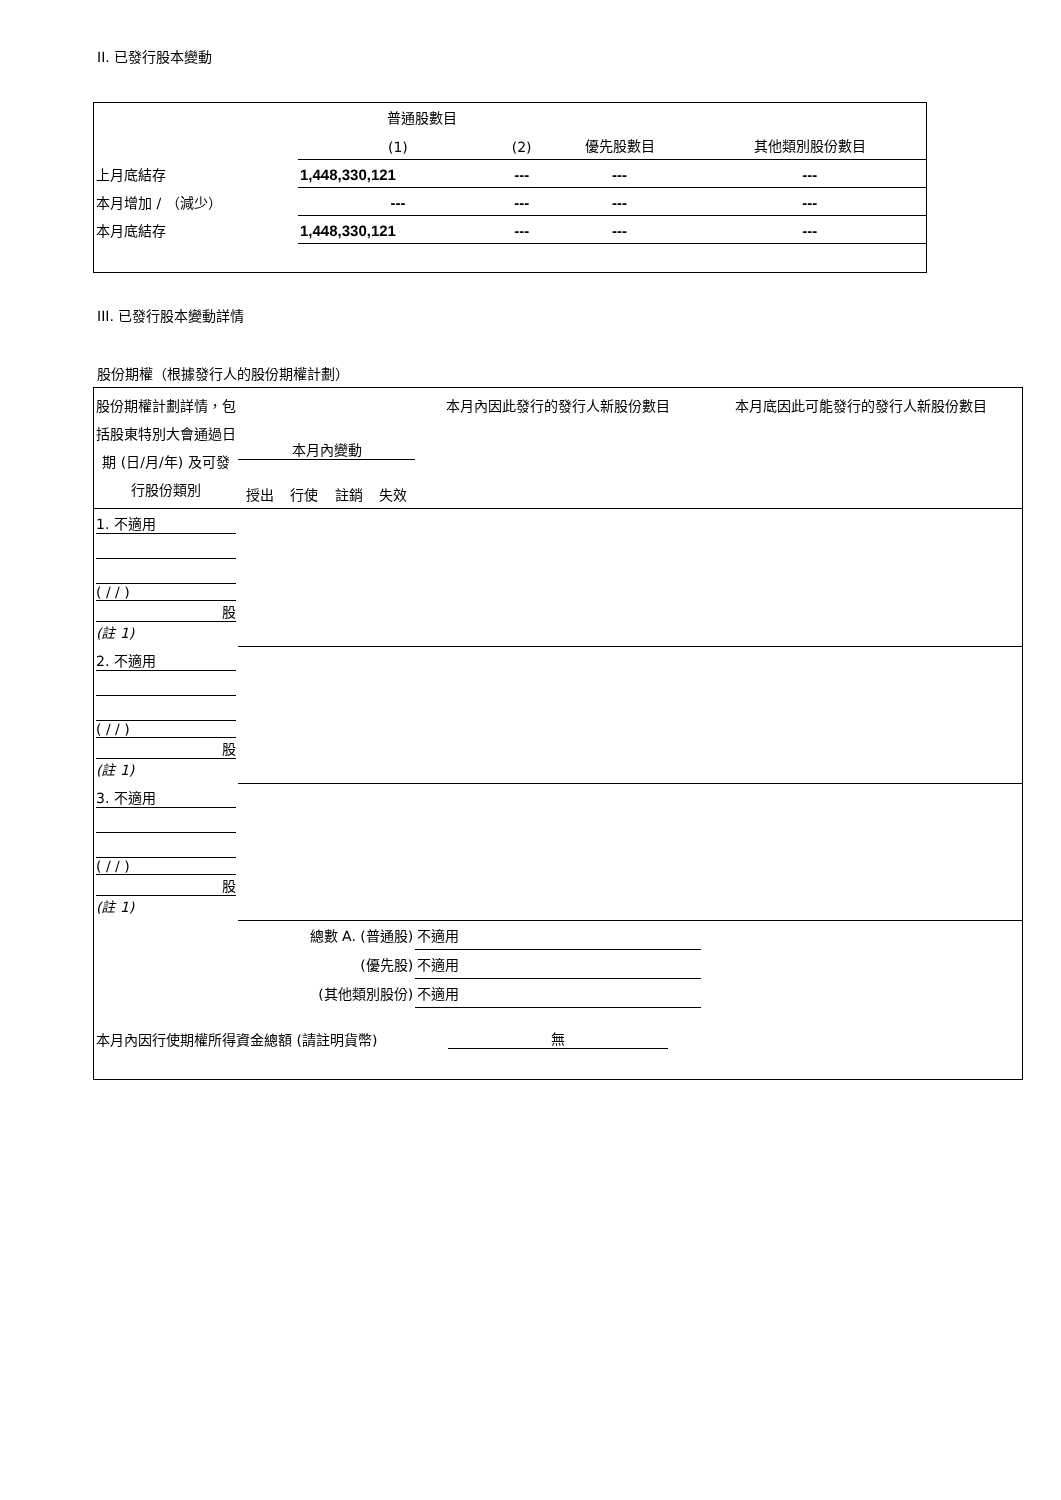II. 已發行股本變動
| | 普通股數目 | | | |
| --- | --- | --- | --- | --- |
| | (1) | (2) | 優先股數目 | 其他類別股份數目 |
| 上月底結存 | 1,448,330,121 | --- | --- | --- |
| 本月增加 / （減少） | --- | --- | --- | --- |
| 本月底結存 | 1,448,330,121 | --- | --- | --- |
III. 已發行股本變動詳情
股份期權（根據發行人的股份期權計劃）
| 股份期權計劃詳情，包括股東特別大會通過日期 (日/月/年) 及可發行股份類別 | 本月內變動 / 授出 / 行使 / 註銷 / 失效 / | | 本月內因此發行的發行人新股份數目 | 本月底因此可能發行的發行人新股份數目 |
| --- | --- | --- | --- | --- |
| 1. 不適用 ( / / ) 股 (註 1) | | | | |
| 2. 不適用 ( / / ) 股 (註 1) | | | | |
| 3. 不適用 ( / / ) 股 (註 1) | | | | |
| 總數 A. (普通股) | | | 不適用 | |
| (優先股) | | | 不適用 | |
| (其他類別股份) | | | 不適用 | |
| 本月內因行使期權所得資金總額 (請註明貨幣) | | 無 | | |